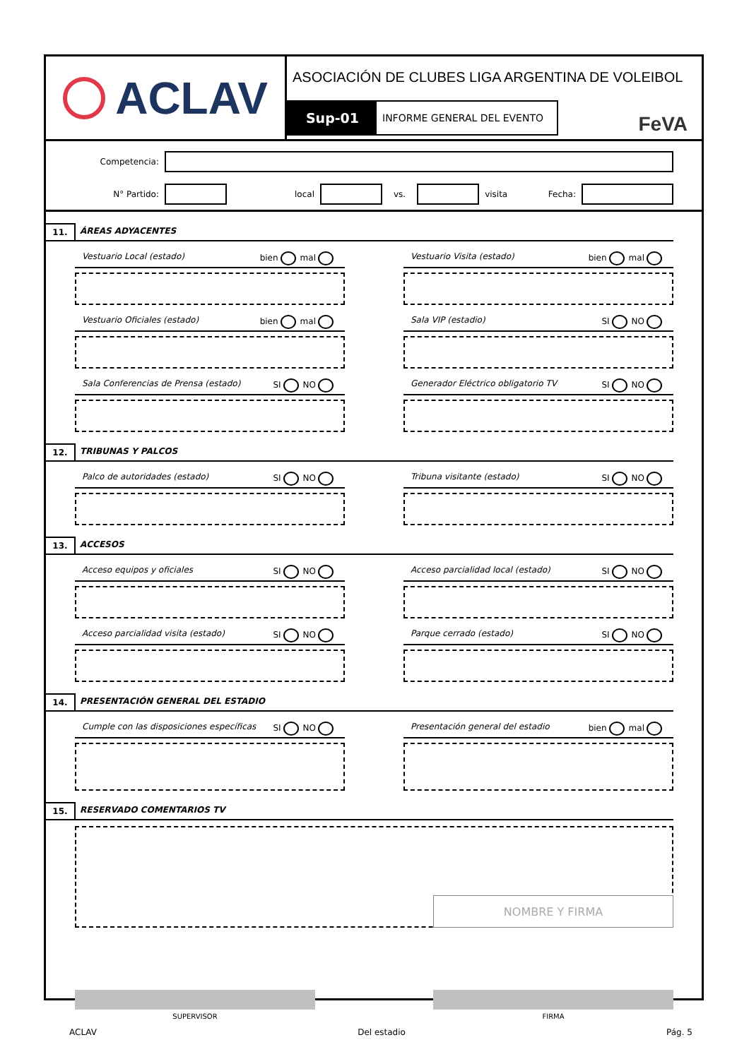ACLAV
ASOCIACIÓN DE CLUBES LIGA ARGENTINA DE VOLEIBOL
Sup-01
INFORME GENERAL DEL EVENTO
FeVA
Competencia:
N° Partido: local vs. visita Fecha:
11. ÁREAS ADYACENTES
Vestuario Local (estado) bien mal
Vestuario Visita (estado) bien mal
Vestuario Oficiales (estado) bien mal
Sala VIP (estadio) SI NO
Sala Conferencias de Prensa (estado) SI NO
Generador Eléctrico obligatorio TV SI NO
12. TRIBUNAS Y PALCOS
Palco de autoridades (estado) SI NO
Tribuna visitante (estado) SI NO
13. ACCESOS
Acceso equipos y oficiales SI NO
Acceso parcialidad local (estado) SI NO
Acceso parcialidad visita (estado) SI NO
Parque cerrado (estado) SI NO
14. PRESENTACIÓN GENERAL DEL ESTADIO
Cumple con las disposiciones específicas SI NO
Presentación general del estadio bien mal
15. RESERVADO COMENTARIOS TV
NOMBRE Y FIRMA
SUPERVISOR FIRMA
ACLAV Del estadio Pág. 5